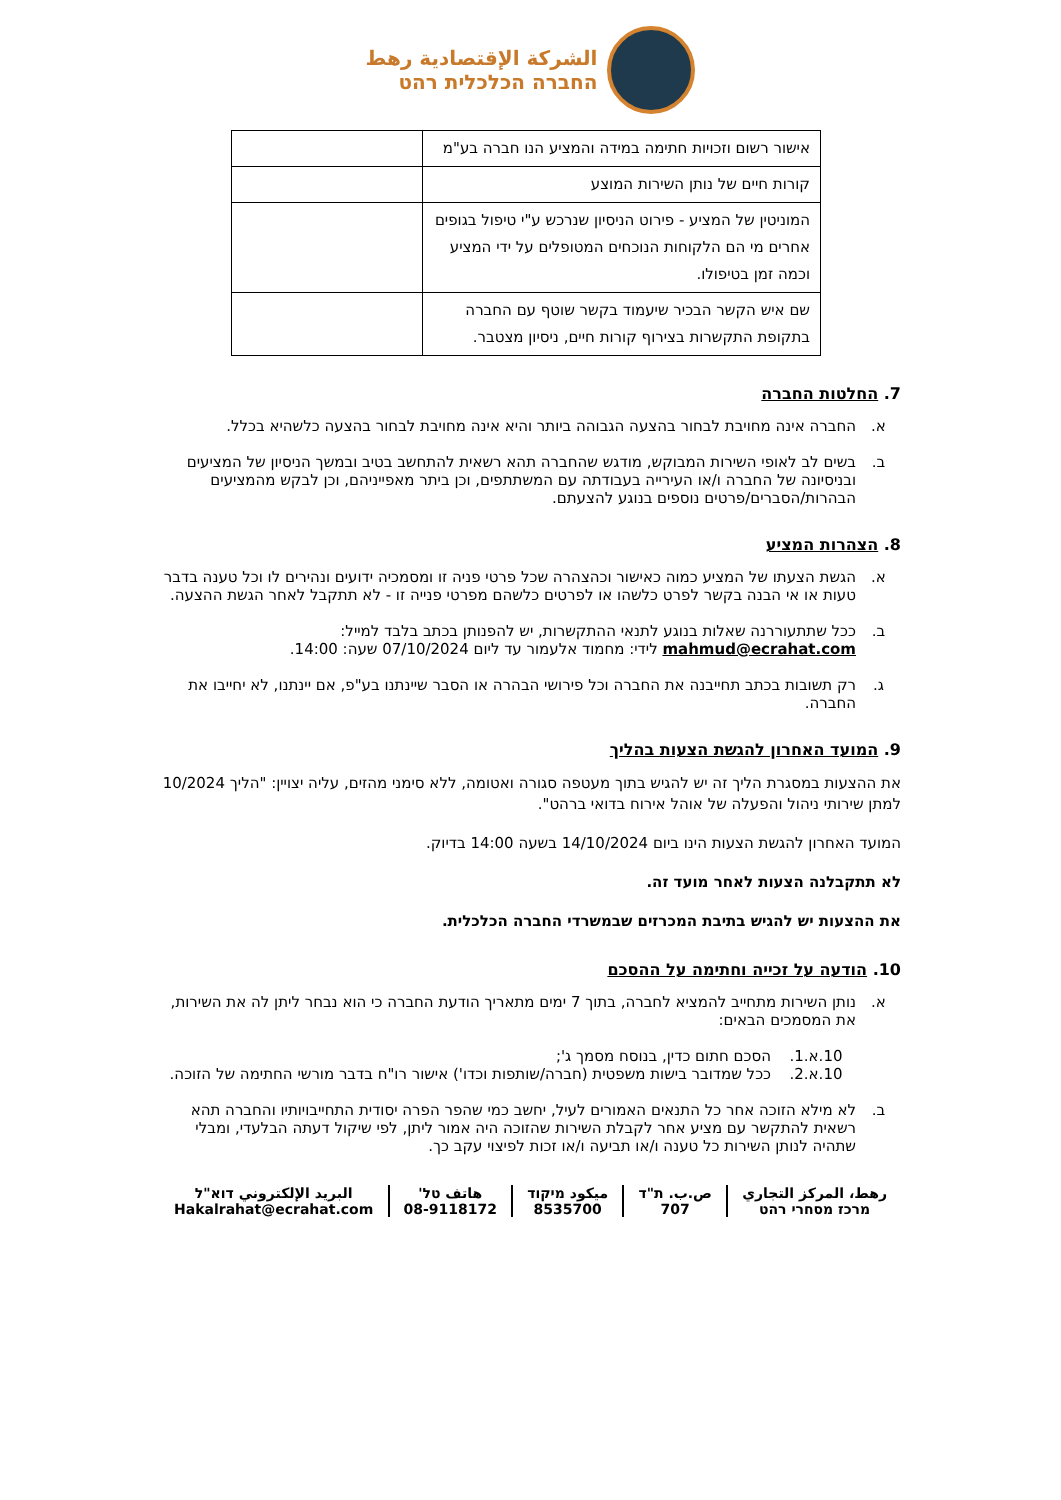الشركة الإقتصادية رهط
החברה הכלכלית רהט
| אישור רשום וזכויות חתימה במידה והמציע הנו חברה בע"מ | |
| קורות חיים של נותן השירות המוצע | |
| המוניטין של המציע - פירוט הניסיון שנרכש ע"י טיפול בגופים אחרים מי הם הלקוחות הנוכחים המטופלים על ידי המציע וכמה זמן בטיפולו. | |
| שם איש הקשר הבכיר שיעמוד בקשר שוטף עם החברה בתקופת התקשרות בצירוף קורות חיים, ניסיון מצטבר. | |
7. החלטות החברה
א. החברה אינה מחויבת לבחור בהצעה הגבוהה ביותר והיא אינה מחויבת לבחור בהצעה כלשהיא בכלל.
ב. בשים לב לאופי השירות המבוקש, מודגש שהחברה תהא רשאית להתחשב בטיב ובמשך הניסיון של המציעים ובניסיונה של החברה ו/או העירייה בעבודתה עם המשתתפים, וכן ביתר מאפייניהם, וכן לבקש מהמציעים הבהרות/הסברים/פרטים נוספים בנוגע להצעתם.
8. הצהרות המציע
א. הגשת הצעתו של המציע כמוה כאישור וכהצהרה שכל פרטי פניה זו ומסמכיה ידועים ונהירים לו וכל טענה בדבר טעות או אי הבנה בקשר לפרט כלשהו או לפרטים כלשהם מפרטי פנייה זו - לא תתקבל לאחר הגשת ההצעה.
ב. ככל שתתעוררנה שאלות בנוגע לתנאי ההתקשרות, יש להפנותן בכתב בלבד למייל: mahmud@ecrahat.com לידי: מחמוד אלעמור עד ליום 07/10/2024 שעה: 14:00.
ג. רק תשובות בכתב תחייבנה את החברה וכל פירושי הבהרה או הסבר שיינתנו בע"פ, אם יינתנו, לא יחייבו את החברה.
9. המועד האחרון להגשת הצעות בהליך
את ההצעות במסגרת הליך זה יש להגיש בתוך מעטפה סגורה ואטומה, ללא סימני מהזים, עליה יצויין: "הליך 10/2024 למתן שירותי ניהול והפעלה של אוהל אירוח בדואי ברהט".
המועד האחרון להגשת הצעות הינו ביום 14/10/2024 בשעה 14:00 בדיוק.
לא תתקבלנה הצעות לאחר מועד זה.
את ההצעות יש להגיש בתיבת המכרזים שבמשרדי החברה הכלכלית.
10. הודעה על זכייה וחתימה על ההסכם
א. נותן השירות מתחייב להמציא לחברה, בתוך 7 ימים מתאריך הודעת החברה כי הוא נבחר ליתן לה את השירות, את המסמכים הבאים:
10.א.1. הסכם חתום כדין, בנוסח מסמך ג';
10.א.2. ככל שמדובר בישות משפטית (חברה/שותפות וכדו') אישור רו"ח בדבר מורשי החתימה של הזוכה.
ב. לא מילא הזוכה אחר כל התנאים האמורים לעיל, יחשב כמי שהפר הפרה יסודית התחייבויותיו והחברה תהא רשאית להתקשר עם מציע אחר לקבלת השירות שהזוכה היה אמור ליתן, לפי שיקול דעתה הבלעדי, ומבלי שתהיה לנותן השירות כל טענה ו/או תביעה ו/או זכות לפיצוי עקב כך.
رهط، المركز التجاري
מרכז מסחרי רהט
ص.ب. ת"ד
707
ميكود מיקוד
8535700
هاتف טל'
08-9118172
البريد الإلكتروني דוא"ל
Hakalrahat@ecrahat.com